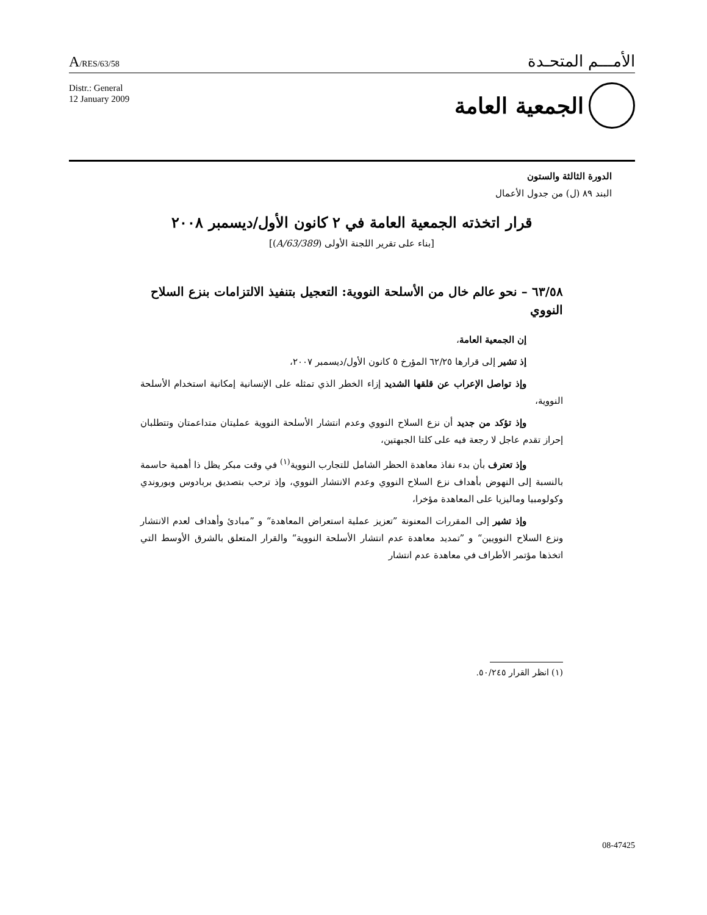A/RES/63/58
الأمـــم المتحـدة
Distr.: General
12 January 2009
الجمعية العامة
الدورة الثالثة والستون
البند ٨٩ (ل) من جدول الأعمال
قرار اتخذته الجمعية العامة في ٢ كانون الأول/ديسمبر ٢٠٠٨
[بناء على تقرير اللجنة الأولى (A/63/389)]
٦٣/٥٨ – نحو عالم خال من الأسلحة النووية: التعجيل بتنفيذ الالتزامات بنزع السلاح النووي
إن الجمعية العامة،
إذ تشير إلى قرارها ٦٢/٢٥ المؤرخ ٥ كانون الأول/ديسمبر ٢٠٠٧،
وإذ تواصل الإعراب عن قلقها الشديد إزاء الخطر الذي تمثله على الإنسانية إمكانية استخدام الأسلحة النووية،
وإذ تؤكد من جديد أن نزع السلاح النووي وعدم انتشار الأسلحة النووية عمليتان متداعمتان وتتطلبان إحراز تقدم عاجل لا رجعة فيه على كلتا الجبهتين،
وإذ تعترف بأن بدء نفاذ معاهدة الحظر الشامل للتجارب النووية<sup>(١)</sup> في وقت مبكر يظل ذا أهمية حاسمة بالنسبة إلى النهوض بأهداف نزع السلاح النووي وعدم الانتشار النووي، وإذ ترحب بتصديق بربادوس وبوروندي وكولومبيا وماليزيا على المعاهدة مؤخرا،
وإذ تشير إلى المقررات المعنونة ”تعزيز عملية استعراض المعاهدة“ و ”مبادئ وأهداف لعدم الانتشار ونزع السلاح النوويين“ و ”تمديد معاهدة عدم انتشار الأسلحة النووية“ والقرار المتعلق بالشرق الأوسط التي اتخذها مؤتمر الأطراف في معاهدة عدم انتشار
(١) انظر القرار ٥٠/٢٤٥.
08-47425